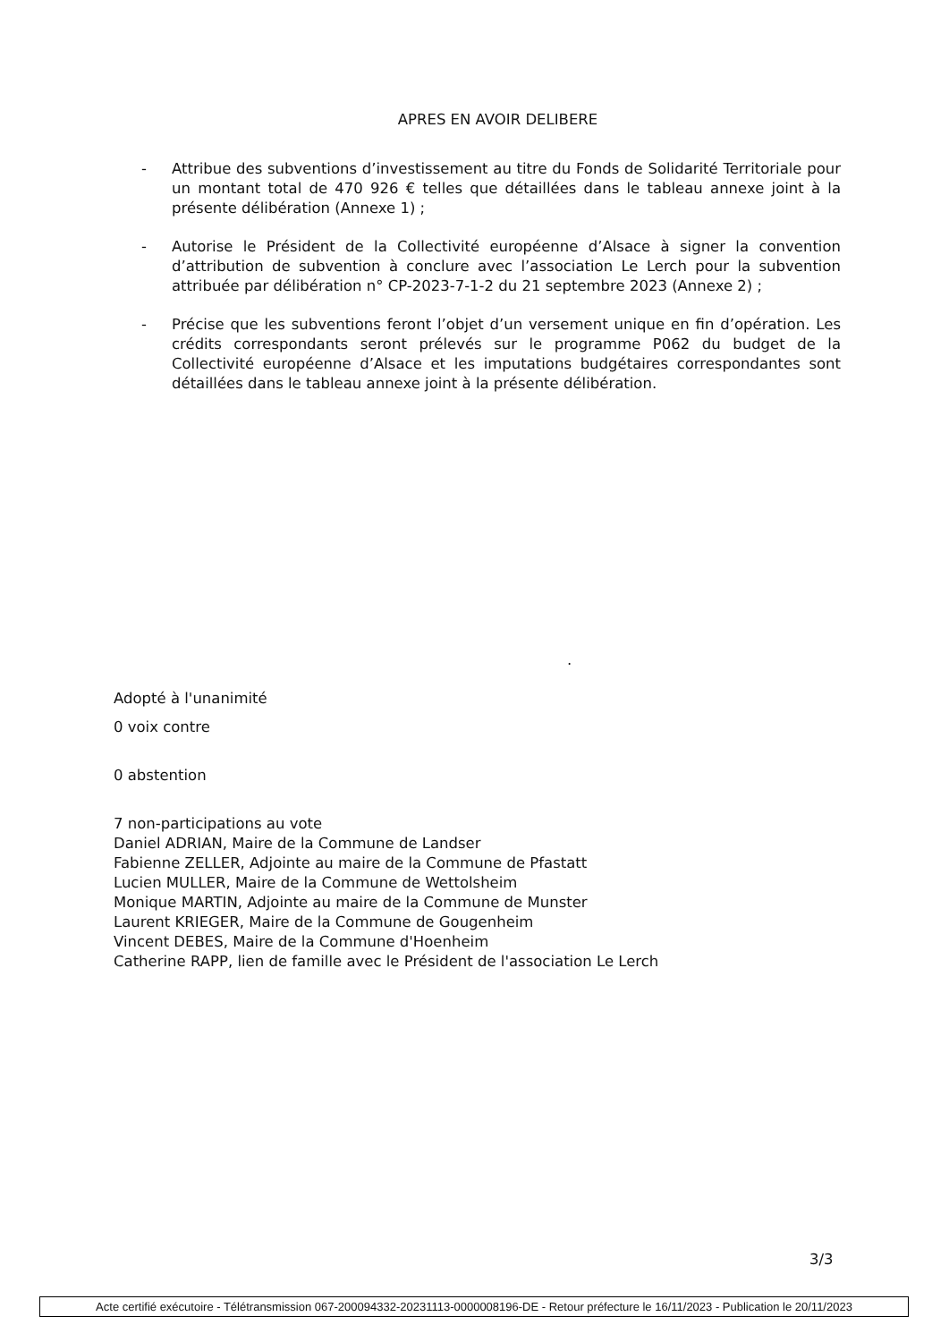APRES EN AVOIR DELIBERE
- Attribue des subventions d’investissement au titre du Fonds de Solidarité Territoriale pour un montant total de 470 926 € telles que détaillées dans le tableau annexe joint à la présente délibération (Annexe 1) ;
- Autorise le Président de la Collectivité européenne d’Alsace à signer la convention d’attribution de subvention à conclure avec l’association Le Lerch pour la subvention attribuée par délibération n° CP-2023-7-1-2 du 21 septembre 2023 (Annexe 2) ;
- Précise que les subventions feront l’objet d’un versement unique en fin d’opération. Les crédits correspondants seront prélevés sur le programme P062 du budget de la Collectivité européenne d’Alsace et les imputations budgétaires correspondantes sont détaillées dans le tableau annexe joint à la présente délibération.
.
Adopté à l'unanimité
0 voix contre
0 abstention
7 non-participations au vote
Daniel ADRIAN, Maire de la Commune de Landser
Fabienne ZELLER, Adjointe au maire de la Commune de Pfastatt
Lucien MULLER, Maire de la Commune de Wettolsheim
Monique MARTIN, Adjointe au maire de la Commune de Munster
Laurent KRIEGER, Maire de la Commune de Gougenheim
Vincent DEBES, Maire de la Commune d'Hoenheim
Catherine RAPP, lien de famille avec le Président de l'association Le Lerch
3/3
Acte certifié exécutoire - Télétransmission 067-200094332-20231113-0000008196-DE - Retour préfecture le 16/11/2023 - Publication le 20/11/2023